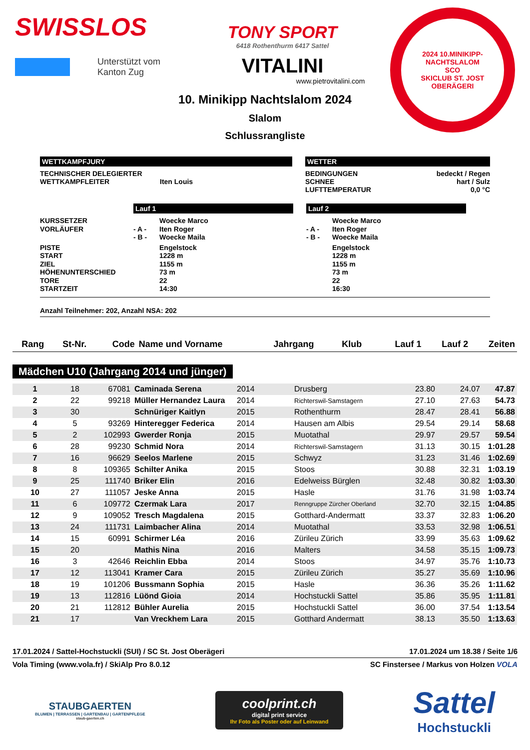SWISSLOS
Unterstützt vom
Kanton Zug
TONY SPORT
6418 Rothenthurm 6417 Sattel
VITALINI
www.pietrovitalini.com
2024 10.MINIKIPP-NACHTSLALOM
SCO
SKICLUB ST. JOST OBERÄGERI
10. Minikipp Nachtslalom 2024
Slalom
Schlussrangliste
WETTKAMPFJURY
TECHNISCHER DELEGIERTER
WETTKAMPFLEITER
Iten Louis
WETTER
BEDINGUNGEN
bedeckt / Regen
SCHNEE
hart / Sulz
LUFTTEMPERATUR
0,0 °C
Lauf 1 Lauf 2
KURSSETZER
Woecke Marco
Woecke Marco
VORLÄUFER
- A -
Iten Roger
- A -
Iten Roger
- B -
Woecke Maila
- B -
Woecke Maila
PISTE
Engelstock
Engelstock
START
1228 m
1228 m
ZIEL
1155 m
1155 m
HÖHENUNTERSCHIED
73 m
73 m
TORE
22
22
STARTZEIT
14:30
16:30
Anzahl Teilnehmer: 202, Anzahl NSA: 202
| Rang | St-Nr. | Code | Name und Vorname | Jahrgang | Klub | Lauf 1 | Lauf 2 | Zeiten |
| --- | --- | --- | --- | --- | --- | --- | --- | --- |
Mädchen U10 (Jahrgang 2014 und jünger)
| 1 | 18 | 67081 | Caminada Serena | 2014 | Drusberg | 23.80 | 24.07 | 47.87 |
| 2 | 22 | 99218 | Müller Hernandez Laura | 2014 | Richterswil-Samstagern | 27.10 | 27.63 | 54.73 |
| 3 | 30 | | Schnüriger Kaitlyn | 2015 | Rothenthurm | 28.47 | 28.41 | 56.88 |
| 4 | 5 | 93269 | Hinteregger Federica | 2014 | Hausen am Albis | 29.54 | 29.14 | 58.68 |
| 5 | 2 | 102993 | Gwerder Ronja | 2015 | Muotathal | 29.97 | 29.57 | 59.54 |
| 6 | 28 | 99230 | Schmid Nora | 2014 | Richterswil-Samstagern | 31.13 | 30.15 | 1:01.28 |
| 7 | 16 | 96629 | Seelos Marlene | 2015 | Schwyz | 31.23 | 31.46 | 1:02.69 |
| 8 | 8 | 109365 | Schilter Anika | 2015 | Stoos | 30.88 | 32.31 | 1:03.19 |
| 9 | 25 | 111740 | Briker Elin | 2016 | Edelweiss Bürglen | 32.48 | 30.82 | 1:03.30 |
| 10 | 27 | 111057 | Jeske Anna | 2015 | Hasle | 31.76 | 31.98 | 1:03.74 |
| 11 | 6 | 109772 | Czermak Lara | 2017 | Renngruppe Zürcher Oberland | 32.70 | 32.15 | 1:04.85 |
| 12 | 9 | 109052 | Tresch Magdalena | 2015 | Gotthard-Andermatt | 33.37 | 32.83 | 1:06.20 |
| 13 | 24 | 111731 | Laimbacher Alina | 2014 | Muotathal | 33.53 | 32.98 | 1:06.51 |
| 14 | 15 | 60991 | Schirmer Léa | 2016 | Züri­leu Zürich | 33.99 | 35.63 | 1:09.62 |
| 15 | 20 | | Mathis Nina | 2016 | Malters | 34.58 | 35.15 | 1:09.73 |
| 16 | 3 | 42646 | Reichlin Ebba | 2014 | Stoos | 34.97 | 35.76 | 1:10.73 |
| 17 | 12 | 113041 | Kramer Cara | 2015 | Zürileu Zürich | 35.27 | 35.69 | 1:10.96 |
| 18 | 19 | 101206 | Bussmann Sophia | 2015 | Hasle | 36.36 | 35.26 | 1:11.62 |
| 19 | 13 | 112816 | Lüönd Gioia | 2014 | Hochstuckli Sattel | 35.86 | 35.95 | 1:11.81 |
| 20 | 21 | 112812 | Bühler Aurelia | 2015 | Hochstuckli Sattel | 36.00 | 37.54 | 1:13.54 |
| 21 | 17 | | Van Vreckhem Lara | 2015 | Gotthard Andermatt | 38.13 | 35.50 | 1:13.63 |
17.01.2024 / Sattel-Hochstuckli (SUI) / SC St. Jost Oberägeri 17.01.2024 um 18.38 / Seite 1/6
Vola Timing (www.vola.fr) / SkiAlp Pro 8.0.12 SC Finstersee / Markus von Holzen VOLA
STAUBGAERTEN
BLUMEN | TERRASSEN | GARTENBAU | GARTENPFLEGE
staub-gaerten.ch
coolprint.ch
digital print service
Ihr Foto als Poster oder auf Leinwand
Sattel
Hochstuckli